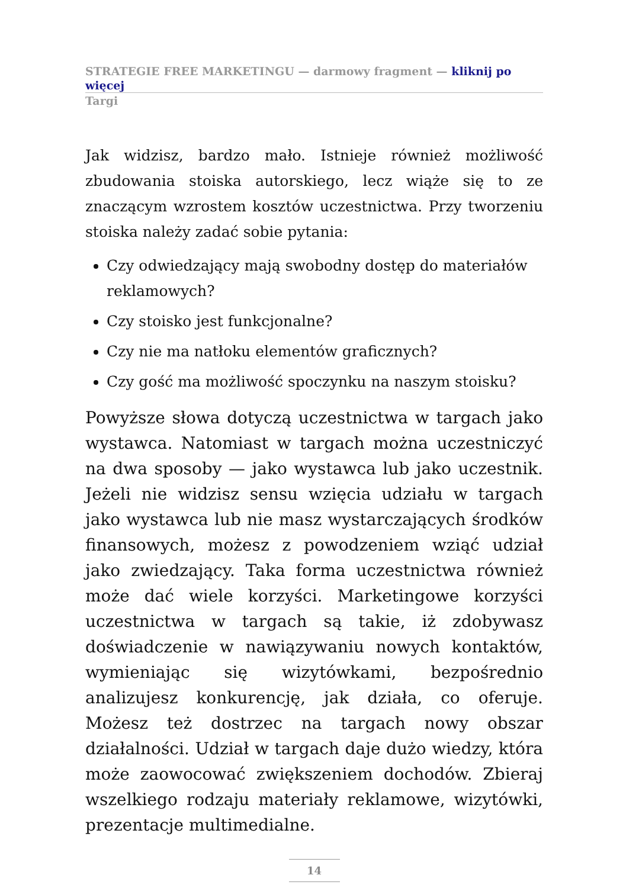STRATEGIE FREE MARKETINGU — darmowy fragment — kliknij po więcej
Targi
Jak widzisz, bardzo mało. Istnieje również możliwość zbudowania stoiska autorskiego, lecz wiąże się to ze znaczącym wzrostem kosztów uczestnictwa. Przy tworzeniu stoiska należy zadać sobie pytania:
Czy odwiedzający mają swobodny dostęp do materiałów reklamowych?
Czy stoisko jest funkcjonalne?
Czy nie ma natłoku elementów graficznych?
Czy gość ma możliwość spoczynku na naszym stoisku?
Powyższe słowa dotyczą uczestnictwa w targach jako wystawca. Natomiast w targach można uczestniczyć na dwa sposoby — jako wystawca lub jako uczestnik. Jeżeli nie widzisz sensu wzięcia udziału w targach jako wystawca lub nie masz wystarczających środków finansowych, możesz z powodzeniem wziąć udział jako zwiedzający. Taka forma uczestnictwa również może dać wiele korzyści. Marketingowe korzyści uczestnictwa w targach są takie, iż zdobywasz doświadczenie w nawiązywaniu nowych kontaktów, wymieniając się wizytówkami, bezpośrednio analizujesz konkurencję, jak działa, co oferuje. Możesz też dostrzec na targach nowy obszar działalności. Udział w targach daje dużo wiedzy, która może zaowocować zwiększeniem dochodów. Zbieraj wszelkiego rodzaju materiały reklamowe, wizytówki, prezentacje multimedialne.
14